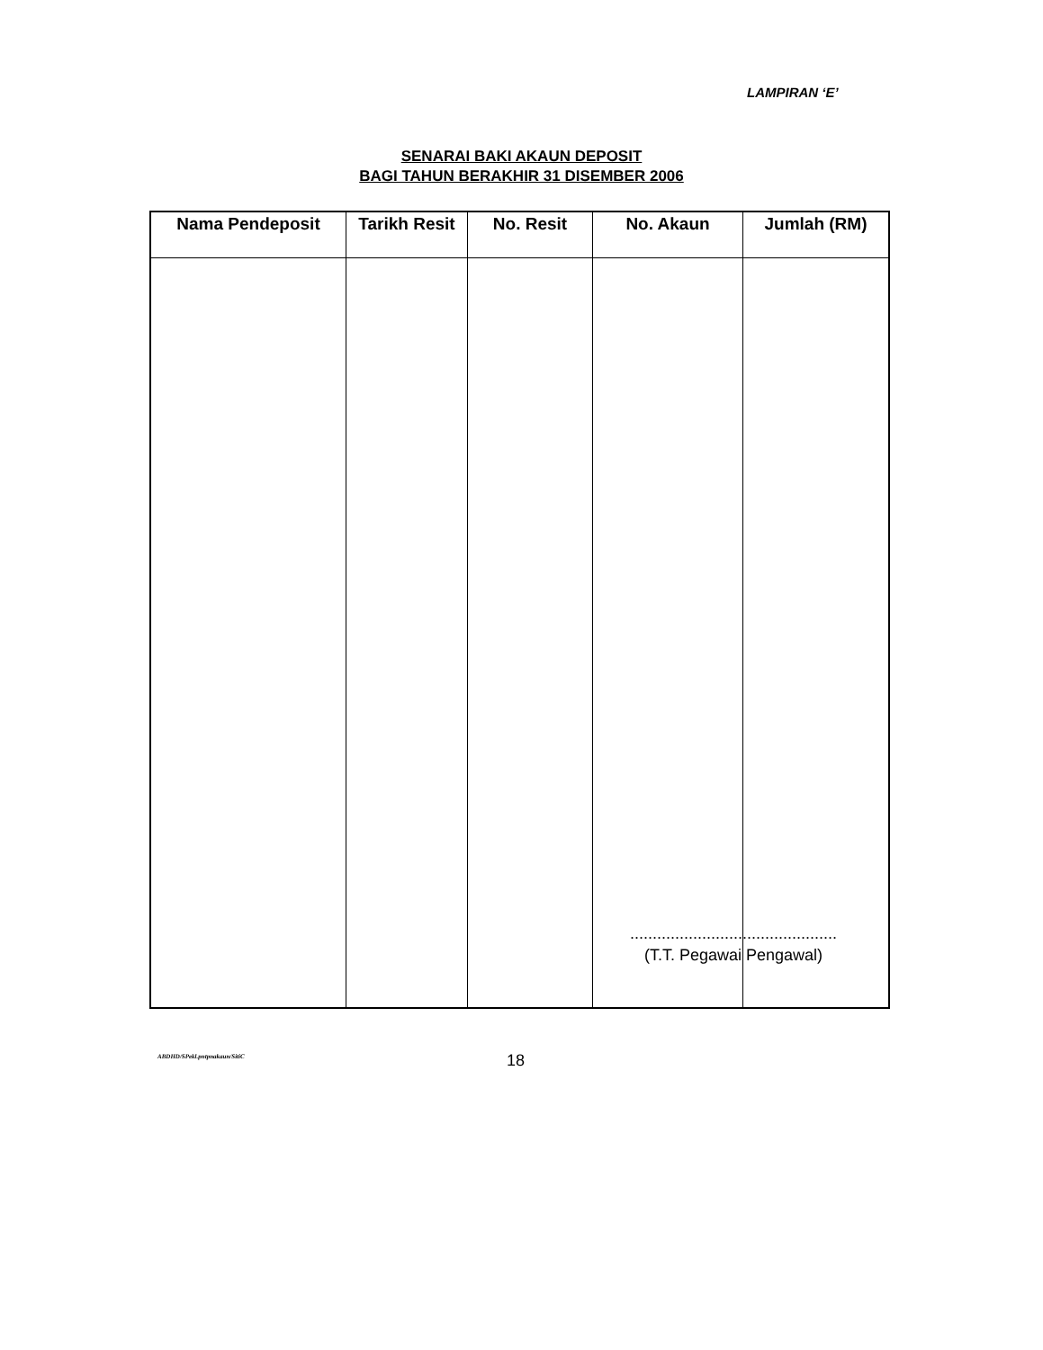LAMPIRAN ‘E’
SENARAI BAKI AKAUN DEPOSIT
BAGI TAHUN BERAKHIR 31 DISEMBER 2006
| Nama Pendeposit | Tarikh Resit | No. Resit | No. Akaun | Jumlah (RM) |
| --- | --- | --- | --- | --- |
..............................................
(T.T. Pegawai Pengawal)
ABDHD/SPekl.pntpnakaun/SitiC 18